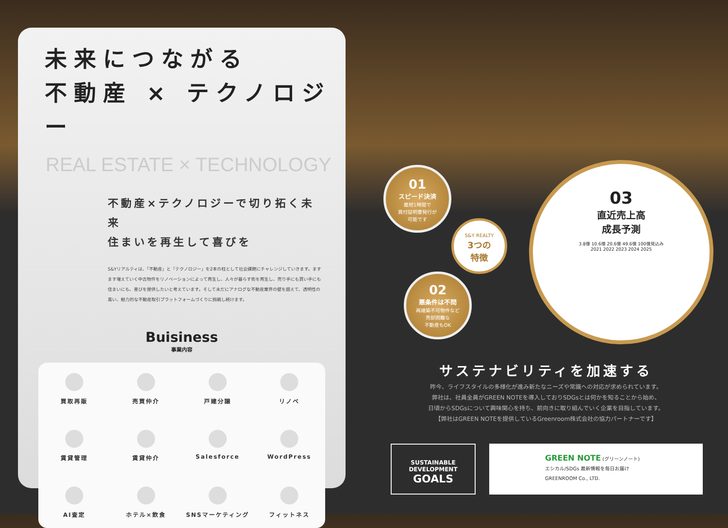未来につながる
不動産 × テクノロジー
REAL ESTATE × TECHNOLOGY
不動産×テクノロジーで切り拓く未来
住まいを再生して喜びを
S&Yリアルティは、「不動産」と「テクノロジー」を2本の柱として社会課題にチャレンジしていきます。ますます増えていく中古物件をリノベーションによって再生し、人々が暮らす街を再生し、売り手にも買い手にも住まいにも、喜びを提供したいと考えています。そして未だにアナログな不動産業界の壁を超えて、透明性の高い、魅力的な不動産取引プラットフォームづくりに挑戦し続けます。
Buisiness
事業内容
買取再販
売買仲介
戸建分譲
リノベ
賃貸管理
賃貸仲介
Salesforce
WordPress
AI査定
ホテル×飲食
SNSマーケティング
フィットネス
01
スピード決済
最短1時間で
買付証明書発行が
可能です
S&Y REALTY
3つの
特徴
02
悪条件は不問
再建築不可物件など
売却困難な
不動産もOK
03
直近売上高
成長予測
3.8億 10.6億 20.6億 49.6億 100億見込み
2021 2022 2023 2024 2025
サステナビリティを加速する
昨今、ライフスタイルの多様化が進み新たなニーズや常識への対応が求められています。
弊社は、社員全員がGREEN NOTEを導入しておりSDGsとは何かを知ることから始め、
日頃からSDGsについて興味関心を持ち、前向きに取り組んでいく企業を目指しています。
【弊社はGREEN NOTEを提供しているGreenroom株式会社の協力パートナーです】
SUSTAINABLE
DEVELOPMENT
GOALS
GREEN NOTE (グリーンノート)
エシカル/SDGs 最新情報を毎日お届け
GREENROOM Co., LTD.